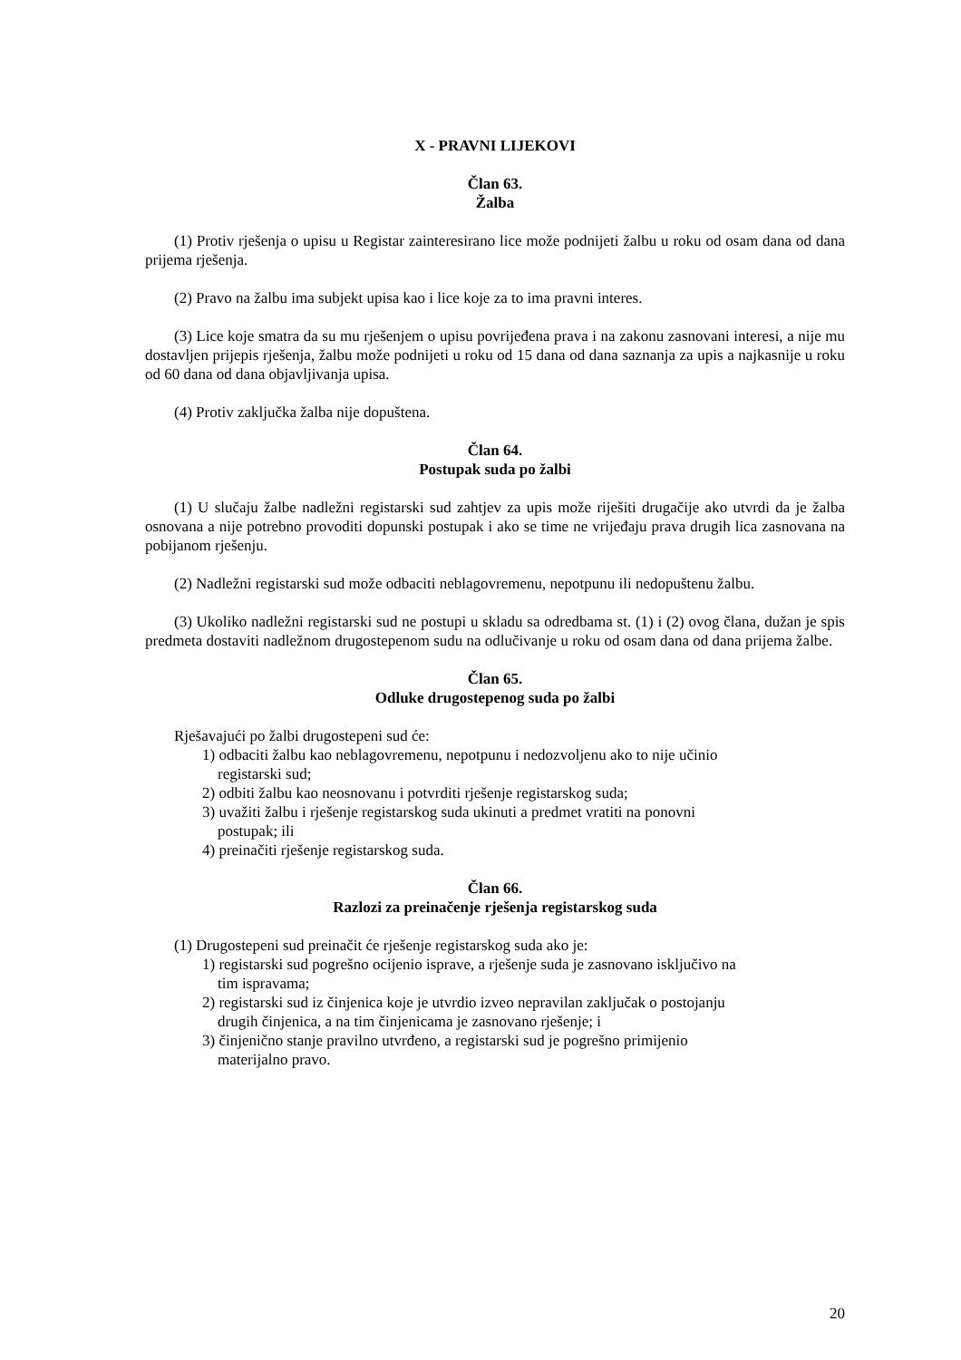X - PRAVNI LIJEKOVI
Član 63.
Žalba
(1) Protiv rješenja o upisu u Registar zainteresirano lice može podnijeti žalbu u roku od osam dana od dana prijema rješenja.
(2) Pravo na žalbu ima subjekt upisa kao i lice koje za to ima pravni interes.
(3) Lice koje smatra da su mu rješenjem o upisu povrijeđena prava i na zakonu zasnovani interesi, a nije mu dostavljen prijepis rješenja, žalbu može podnijeti u roku od 15 dana od dana saznanja za upis a najkasnije u roku od 60 dana od dana objavljivanja upisa.
(4) Protiv zaključka žalba nije dopuštena.
Član 64.
Postupak suda po žalbi
(1) U slučaju žalbe nadležni registarski sud zahtjev za upis može riješiti drugačije ako utvrdi da je žalba osnovana a nije potrebno provoditi dopunski postupak i ako se time ne vrijeđaju prava drugih lica zasnovana na pobijanom rješenju.
(2) Nadležni registarski sud može odbaciti neblagovremenu, nepotpunu ili nedopuštenu žalbu.
(3) Ukoliko nadležni registarski sud ne postupi u skladu sa odredbama st. (1) i (2) ovog člana, dužan je spis predmeta dostaviti nadležnom drugostepenom sudu na odlučivanje u roku od osam dana od dana prijema žalbe.
Član 65.
Odluke drugostepenog suda po žalbi
Rješavajući po žalbi drugostepeni sud će:
1) odbaciti žalbu kao neblagovremenu, nepotpunu i nedozvoljenu ako to nije učinio registarski sud;
2) odbiti žalbu kao neosnovanu i potvrditi rješenje registarskog suda;
3) uvažiti žalbu i rješenje registarskog suda ukinuti a predmet vratiti na ponovni postupak; ili
4) preinačiti rješenje registarskog suda.
Član 66.
Razlozi za preinačenje rješenja registarskog suda
(1) Drugostepeni sud preinačit će rješenje registarskog suda ako je:
1) registarski sud pogrešno ocijenio isprave, a rješenje suda je zasnovano isključivo na tim ispravama;
2) registarski sud iz činjenica koje je utvrdio izveo nepravilan zaključak o postojanju drugih činjenica, a na tim činjenicama je zasnovano rješenje; i
3) činjenično stanje pravilno utvrđeno, a registarski sud je pogrešno primijenio materijalno pravo.
20